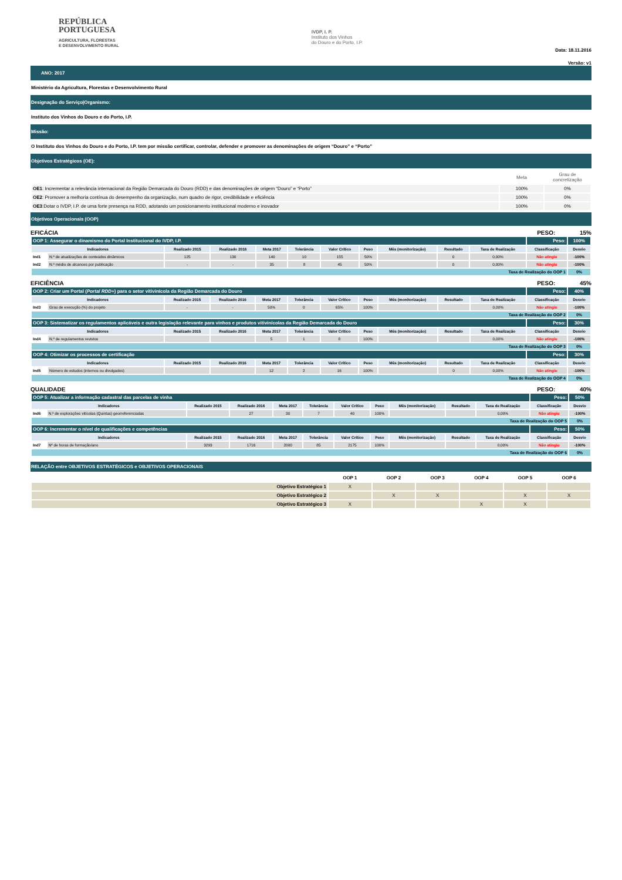REPÚBLICA
PORTUGUESA
AGRICULTURA, FLORESTAS
E DESENVOLVIMENTO RURAL
IVDP, I. P.
Instituto dos Vinhos
do Douro e do Porto, I.P.
Data: 18.11.2016
Versão: v1
ANO: 2017
Ministério da Agricultura, Florestas e Desenvolvimento Rural
Designação do Serviço|Organismo:
Instituto dos Vinhos do Douro e do Porto, I.P.
Missão:
O Instituto dos Vinhos do Douro e do Porto, I.P. tem por missão certificar, controlar, defender e promover as denominações de origem “Douro” e “Porto”
Objetivos Estratégicos (OE):
| | Meta | Grau de concretização |
| OE1 : Incrementar a relevância internacional da Região Demarcada do Douro (RDD) e das denominações de origem “Douro” e “Porto” | 100% | 0% |
| OE2 : Promover a melhoria contínua do desempenho da organização, num quadro de rigor, credibilidade e eficiência | 100% | 0% |
| OE3 :Dotar o IVDP, I.P. de uma forte presença na RDD, adotando um posicionamento institucional moderno e inovador | 100% | 0% |
Objetivos Operacionais (OOP)
EFICÁCIA PESO: 15%
| OOP 1: Assegurar o dinamismo do Portal Institucional do IVDP, I.P. | | | | | | | | | | | Peso: | 100% |
| Indicadores | | Realizado 2015 | Realizado 2016 | Meta 2017 | Tolerância | Valor Crítico | Peso | Mês (monitorização) | Resultado | Taxa de Realização | Classificação | Desvio |
| Ind1 | N.º de atualizações de conteúdos dinâmicos | 125 | 130 | 140 | 10 | 155 | 50% | | 0 | 0,00% | Não atingiu | -100% |
| Ind2 | N.º médio de alcances por publicação | - | - | 35 | 8 | 45 | 50% | | 0 | 0,00% | Não atingiu | -100% |
| Taxa de Realização do OOP 1 | | | | | | | | | | | | 0% |
EFICIÊNCIA PESO: 45%
| OOP 2: Criar um Portal ( Portal RDD+ ) para o setor vitivinícola da Região Demarcada do Douro | | | | | | | | | | | Peso: | 40% |
| Indicadores | | Realizado 2015 | Realizado 2016 | Meta 2017 | Tolerância | Valor Crítico | Peso | Mês (monitorização) | Resultado | Taxa de Realização | Classificação | Desvio |
| Ind3 | Grau de execução (%) do projeto | - | - | 50% | 0 | 65% | 100% | | | 0,00% | Não atingiu | -100% |
| Taxa de Realização do OOP 2 | | | | | | | | | | | | 0% |
| OOP 3: Sistematizar os regulamentos aplicáveis e outra legislação relevante para vinhos e produtos vitivinícolas da Região Demarcada do Douro | | | | | | | | | | | Peso: | 30% |
| Indicadores | | Realizado 2015 | Realizado 2016 | Meta 2017 | Tolerância | Valor Crítico | Peso | Mês (monitorização) | Resultado | Taxa de Realização | Classificação | Desvio |
| Ind4 | N.º de regulamentos revistos | | | 5 | 1 | 8 | 100% | | | 0,00% | Não atingiu | -100% |
| Taxa de Realização do OOP 3 | | | | | | | | | | | | 0% |
| OOP 4: Otimizar os processos de certificação | | | | | | | | | | | Peso: | 30% |
| Indicadores | | Realizado 2015 | Realizado 2016 | Meta 2017 | Tolerância | Valor Crítico | Peso | Mês (monitorização) | Resultado | Taxa de Realização | Classificação | Desvio |
| Ind5 | Número de estudos (internos ou divulgados) | | | 12 | 2 | 16 | 100% | | 0 | 0,00% | Não atingiu | -100% |
| Taxa de Realização do OOP 4 | | | | | | | | | | | | 0% |
QUALIDADE PESO: 40%
| OOP 5: Atualizar a informação cadastral das parcelas de vinha | | | | | | | | | | | Peso: | 50% |
| Indicadores | | Realizado 2015 | Realizado 2016 | Meta 2017 | Tolerância | Valor Crítico | Peso | Mês (monitorização) | Resultado | Taxa de Realização | Classificação | Desvio |
| Ind6 | N.º de explorações vitícolas (Quintas) georreferenciadas | | 27 | 30 | 7 | 40 | 100% | | | 0,00% | Não atingiu | -100% |
| Taxa de Realização do OOP 5 | | | | | | | | | | | | 0% |
| OOP 6: Incrementar o nível de qualificações e competências | | | | | | | | | | | Peso: | 50% |
| Indicadores | | Realizado 2015 | Realizado 2016 | Meta 2017 | Tolerância | Valor Crítico | Peso | Mês (monitorização) | Resultado | Taxa de Realização | Classificação | Desvio |
| Ind7 | Nº de horas de formação/ano | 3293 | 1716 | 2000 | 85 | 2175 | 100% | | | 0,00% | Não atingiu | -100% |
| Taxa de Realização do OOP 6 | | | | | | | | | | | | 0% |
RELAÇÃO entre OBJETIVOS ESTRATÉGICOS e OBJETIVOS OPERACIONAIS
| | OOP 1 | OOP 2 | OOP 3 | OOP 4 | OOP 5 | OOP 6 |
| Objetivo Estratégico 1 | X | | | | | |
| Objetivo Estratégico 2 | | X | X | | X | X |
| Objetivo Estratégico 3 | X | | | X | X | |